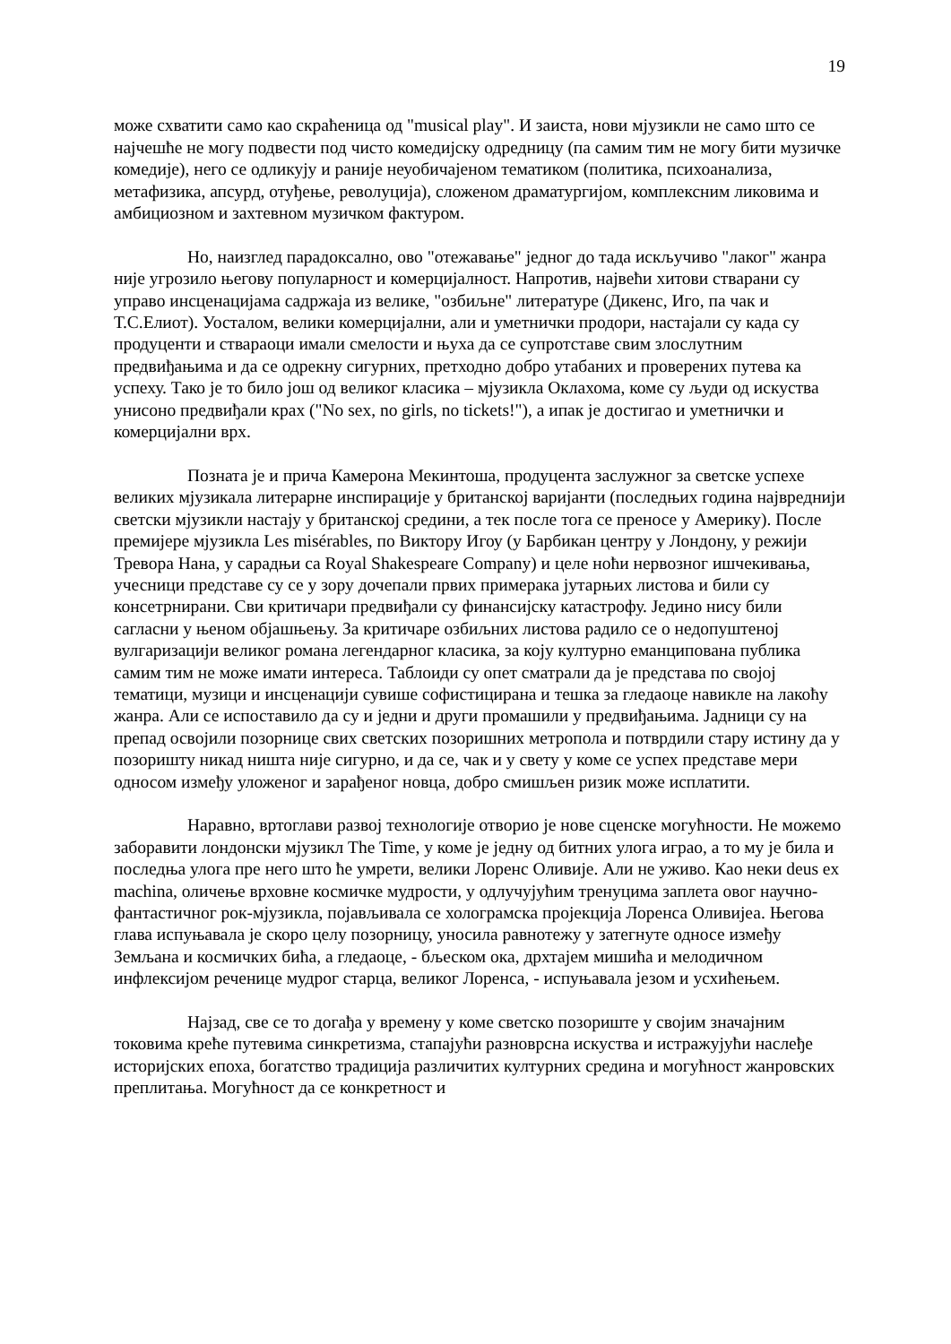19
може схватити само као скраћеница од "musical play". И заиста, нови мјузикли не само што се најчешће не могу подвести под чисто комедијску одредницу (па самим тим не могу бити музичке комедије), него се одликују и раније неуобичајеном тематиком (политика, психоанализа, метафизика, апсурд, отуђење, револуција), сложеном драматургијом, комплексним ликовима и амбициозном и захтевном музичком фактуром.
Но, наизглед парадоксално, ово "отежавање" једног до тада искључиво "лаког" жанра није угрозило његову популарност и комерцијалност. Напротив, највећи хитови стварани су управо инсценацијама садржаја из велике, "озбиљне" литературе (Дикенс, Иго, па чак и Т.С.Елиот). Уосталом, велики комерцијални, али и уметнички продори, настајали су када су продуценти и ствараоци имали смелости и њуха да се супротставе свим злослутним предвиђањима и да се одрекну сигурних, претходно добро утабаних и проверених путева ка успеху. Тако је то било још од великог класика – мјузикла Оклахома, коме су људи од искуства унисоно предвиђали крах ("No sex, no girls, no tickets!"), а ипак је достигао и уметнички и комерцијални врх.
Позната је и прича Камерона Мекинтоша, продуцента заслужног за светске успехе великих мјузикала литерарне инспирације у британској варијанти (последњих година највреднији светски мјузикли настају у британској средини, а тек после тога се преносе у Америку). После премијере мјузикла Les misérables, по Виктору Игоу (у Барбикан центру у Лондону, у режији Тревора Нана, у сарадњи са Royal Shakespeare Company) и целе ноћи нервозног ишчекивања, учесници представе су се у зору дочепали првих примерака јутарњих листова и били су консетрнирани. Сви критичари предвиђали су финансијску катастрофу. Једино нису били сагласни у њеном објашњењу. За критичаре озбиљних листова радило се о недопуштеној вулгаризацији великог романа легендарног класика, за коју културно еманципована публика самим тим не може имати интереса. Таблоиди су опет сматрали да је представа по својој тематици, музици и инсценацији сувише софистицирана и тешка за гледаоце навикле на лакоћу жанра. Али се испоставило да су и једни и други промашили у предвиђањима. Јадници су на препад освојили позорнице свих светских позоришних метропола и потврдили стару истину да у позоришту никад ништа није сигурно, и да се, чак и у свету у коме се успех представе мери односом између уложеног и зарађеног новца, добро смишљен ризик може исплатити.
Наравно, вртоглави развој технологије отворио је нове сценске могућности. Не можемо заборавити лондонски мјузикл The Time, у коме је једну од битних улога играо, а то му је била и последња улога пре него што ће умрети, велики Лоренс Оливије. Али не уживо. Као неки deus ex machina, оличење врховне космичке мудрости, у одлучујућим тренуцима заплета овог научно-фантастичног рок-мјузикла, појављивала се холограмска пројекција Лоренса Оливијеа. Његова глава испуњавала је скоро целу позорницу, уносила равнотежу у затегнуте односе између Земљана и космичких бића, а гледаоце, - бљеском ока, дрхтајем мишића и мелодичном инфлексијом реченице мудрог старца, великог Лоренса, - испуњавала језом и усхићењем.
Најзад, све се то догађа у времену у коме светско позориште у својим значајним токовима креће путевима синкретизма, стапајући разноврсна искуства и истражујући наслеђе историјских епоха, богатство традиција различитих културних средина и могућност жанровских преплитања. Могућност да се конкретност и